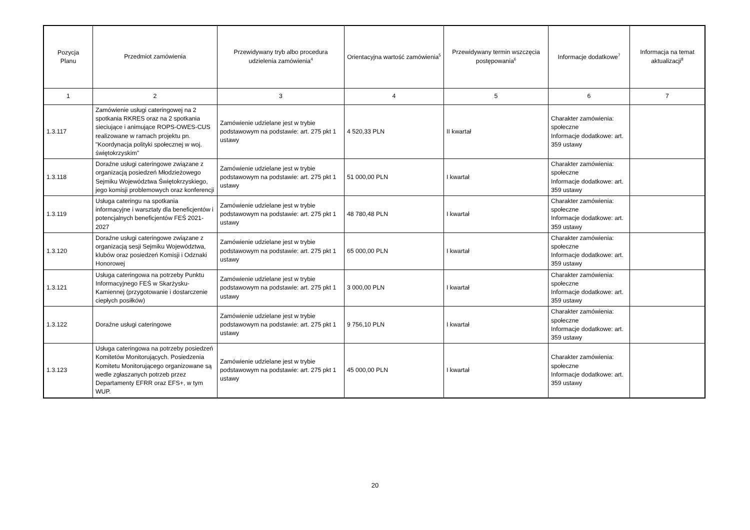| Pozycja Planu | Przedmiot zamówienia | Przewidywany tryb albo procedura udzielenia zamówienia<sup>4</sup> | Orientacyjna wartość zamówienia<sup>5</sup> | Przewidywany termin wszczęcia postępowania<sup>6</sup> | Informacje dodatkowe<sup>7</sup> | Informacja na temat aktualizacji<sup>8</sup> |
| --- | --- | --- | --- | --- | --- | --- |
| 1 | 2 | 3 | 4 | 5 | 6 | 7 |
| 1.3.117 | Zamówienie usługi cateringowej na 2 spotkania RKRES oraz na 2 spotkania sieciujące i animujące ROPS-OWES-CUS realizowane w ramach projektu pn. "Koordynacja polityki społecznej w woj. świętokrzyskim" | Zamówienie udzielane jest w trybie podstawowym na podstawie: art. 275 pkt 1 ustawy | 4 520,33 PLN | II kwartał | Charakter zamówienia: społeczne Informacje dodatkowe: art. 359 ustawy | |
| 1.3.118 | Doraźne usługi cateringowe związane z organizacją posiedzeń Młodzieżowego Sejmiku Województwa Świętokrzyskiego, jego komisji problemowych oraz konferencji | Zamówienie udzielane jest w trybie podstawowym na podstawie: art. 275 pkt 1 ustawy | 51 000,00 PLN | I kwartał | Charakter zamówienia: społeczne Informacje dodatkowe: art. 359 ustawy | |
| 1.3.119 | Usługa cateringu na spotkania informacyjne i warsztaty dla beneficjentów i potencjalnych beneficjentów FEŚ 2021-2027 | Zamówienie udzielane jest w trybie podstawowym na podstawie: art. 275 pkt 1 ustawy | 48 780,48 PLN | I kwartał | Charakter zamówienia: społeczne Informacje dodatkowe: art. 359 ustawy | |
| 1.3.120 | Doraźne usługi cateringowe związane z organizacją sesji Sejmiku Województwa, klubów oraz posiedzeń Komisji i Odznaki Honorowej | Zamówienie udzielane jest w trybie podstawowym na podstawie: art. 275 pkt 1 ustawy | 65 000,00 PLN | I kwartał | Charakter zamówienia: społeczne Informacje dodatkowe: art. 359 ustawy | |
| 1.3.121 | Usługa cateringowa na potrzeby Punktu Informacyjnego FEŚ w Skarżysku-Kamiennej (przygotowanie i dostarczenie ciepłych posiłków) | Zamówienie udzielane jest w trybie podstawowym na podstawie: art. 275 pkt 1 ustawy | 3 000,00 PLN | I kwartał | Charakter zamówienia: społeczne Informacje dodatkowe: art. 359 ustawy | |
| 1.3.122 | Doraźne usługi cateringowe | Zamówienie udzielane jest w trybie podstawowym na podstawie: art. 275 pkt 1 ustawy | 9 756,10 PLN | I kwartał | Charakter zamówienia: społeczne Informacje dodatkowe: art. 359 ustawy | |
| 1.3.123 | Usługa cateringowa na potrzeby posiedzeń Komitetów Monitorujących. Posiedzenia Komitetu Monitorującego organizowane są wedle zgłaszanych potrzeb przez Departamenty EFRR oraz EFS+, w tym WUP. | Zamówienie udzielane jest w trybie podstawowym na podstawie: art. 275 pkt 1 ustawy | 45 000,00 PLN | I kwartał | Charakter zamówienia: społeczne Informacje dodatkowe: art. 359 ustawy | |
20